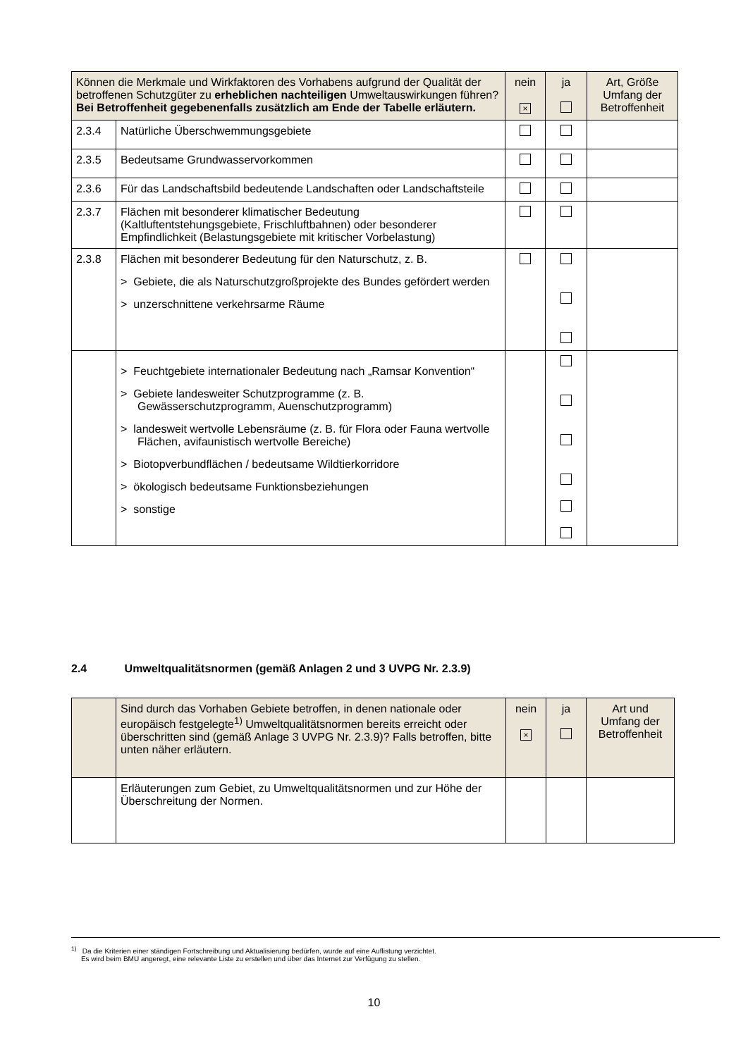| Können die Merkmale und Wirkfaktoren des Vorhabens aufgrund der Qualität der betroffenen Schutzgüter zu erheblichen nachteiligen Umweltauswirkungen führen? Bei Betroffenheit gegebenenfalls zusätzlich am Ende der Tabelle erläutern. | | nein × | ja | Art, Größe Umfang der Betroffenheit |
| 2.3.4 | Natürliche Überschwemmungsgebiete | | | |
| 2.3.5 | Bedeutsame Grundwasservorkommen | | | |
| 2.3.6 | Für das Landschaftsbild bedeutende Landschaften oder Landschaftsteile | | | |
| 2.3.7 | Flächen mit besonderer klimatischer Bedeutung (Kaltluftentstehungsgebiete, Frischluftbahnen) oder besonderer Empfindlichkeit (Belastungsgebiete mit kritischer Vorbelastung) | | | |
| 2.3.8 | Flächen mit besonderer Bedeutung für den Naturschutz, z. B. > Gebiete, die als Naturschutzgroßprojekte des Bundes gefördert werden > unzerschnittene verkehrsarme Räume | | | |
| | > Feuchtgebiete internationaler Bedeutung nach „Ramsar Konvention“ > Gebiete landesweiter Schutzprogramme (z. B. Gewässerschutzprogramm, Auenschutzprogramm) > landesweit wertvolle Lebensräume (z. B. für Flora oder Fauna wertvolle Flächen, avifaunistisch wertvolle Bereiche) > Biotopverbundflächen / bedeutsame Wildtierkorridore > ökologisch bedeutsame Funktionsbeziehungen > sonstige | | | |
2.4 Umweltqualitätsnormen (gemäß Anlagen 2 und 3 UVPG Nr. 2.3.9)
| | Sind durch das Vorhaben Gebiete betroffen, in denen nationale oder europäisch festgelegte<sup>1)</sup> Umweltqualitätsnormen bereits erreicht oder überschritten sind (gemäß Anlage 3 UVPG Nr. 2.3.9)? Falls betroffen, bitte unten näher erläutern. | nein × | ja | Art und Umfang der Betroffenheit |
| | Erläuterungen zum Gebiet, zu Umweltqualitätsnormen und zur Höhe der Überschreitung der Normen. | | | |
<sup>1)</sup> Da die Kriterien einer ständigen Fortschreibung und Aktualisierung bedürfen, wurde auf eine Auflistung verzichtet.
Es wird beim BMU angeregt, eine relevante Liste zu erstellen und über das Internet zur Verfügung zu stellen.
10